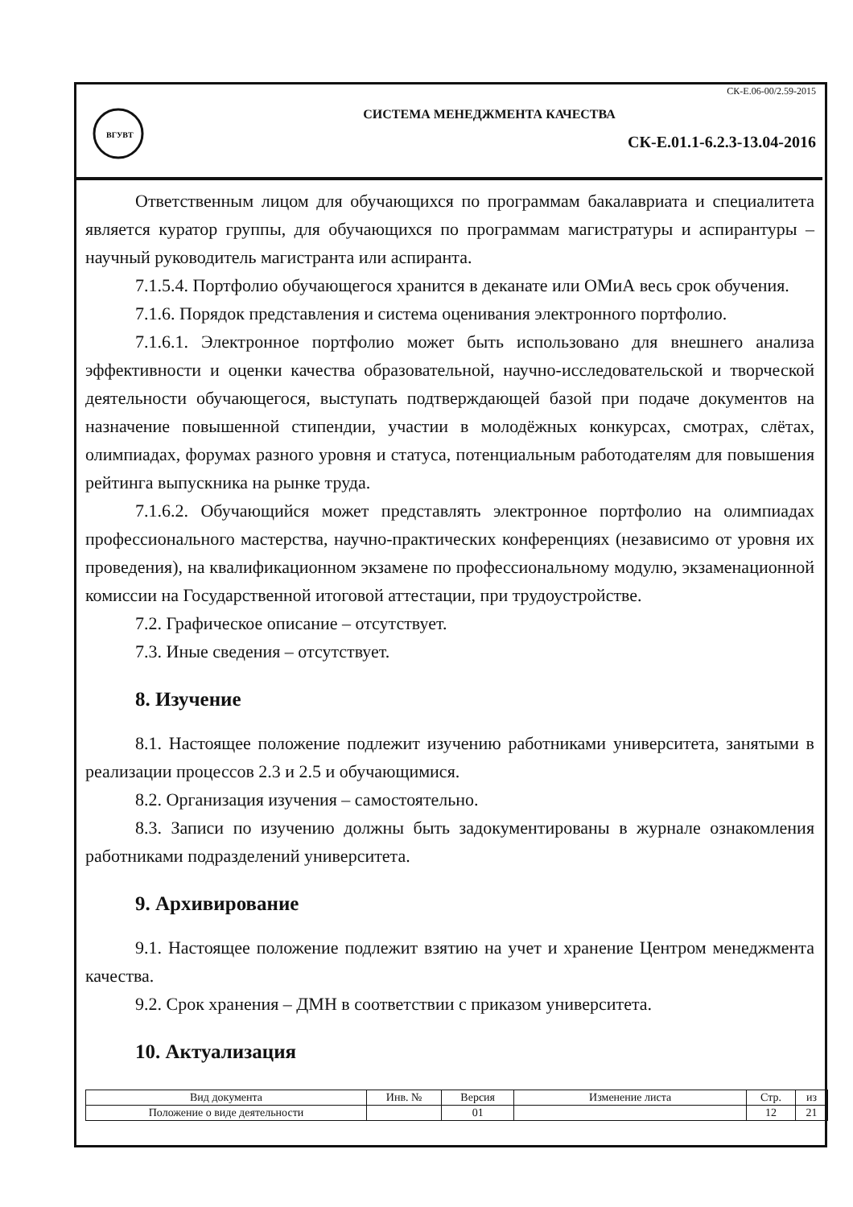ВГУВТ
СК-Е.06-00/2.59-2015
СИСТЕМА МЕНЕДЖМЕНТА КАЧЕСТВА
СК-Е.01.1-6.2.3-13.04-2016
Ответственным лицом для обучающихся по программам бакалавриата и специалитета является куратор группы, для обучающихся по программам магистратуры и аспирантуры – научный руководитель магистранта или аспиранта.
7.1.5.4. Портфолио обучающегося хранится в деканате или ОМиА весь срок обучения.
7.1.6. Порядок представления и система оценивания электронного портфолио.
7.1.6.1. Электронное портфолио может быть использовано для внешнего анализа эффективности и оценки качества образовательной, научно-исследовательской и творческой деятельности обучающегося, выступать подтверждающей базой при подаче документов на назначение повышенной стипендии, участии в молодёжных конкурсах, смотрах, слётах, олимпиадах, форумах разного уровня и статуса, потенциальным работодателям для повышения рейтинга выпускника на рынке труда.
7.1.6.2. Обучающийся может представлять электронное портфолио на олимпиадах профессионального мастерства, научно-практических конференциях (независимо от уровня их проведения), на квалификационном экзамене по профессиональному модулю, экзаменационной комиссии на Государственной итоговой аттестации, при трудоустройстве.
7.2. Графическое описание – отсутствует.
7.3. Иные сведения – отсутствует.
8. Изучение
8.1. Настоящее положение подлежит изучению работниками университета, занятыми в реализации процессов 2.3 и 2.5 и обучающимися.
8.2. Организация изучения – самостоятельно.
8.3. Записи по изучению должны быть задокументированы в журнале ознакомления работниками подразделений университета.
9. Архивирование
9.1. Настоящее положение подлежит взятию на учет и хранение Центром менеджмента качества.
9.2. Срок хранения – ДМН в соответствии с приказом университета.
10. Актуализация
| Вид документа | Инв. № | Версия | Изменение листа | Стр. | из |
| Положение о виде деятельности | | 01 | | 12 | 21 |